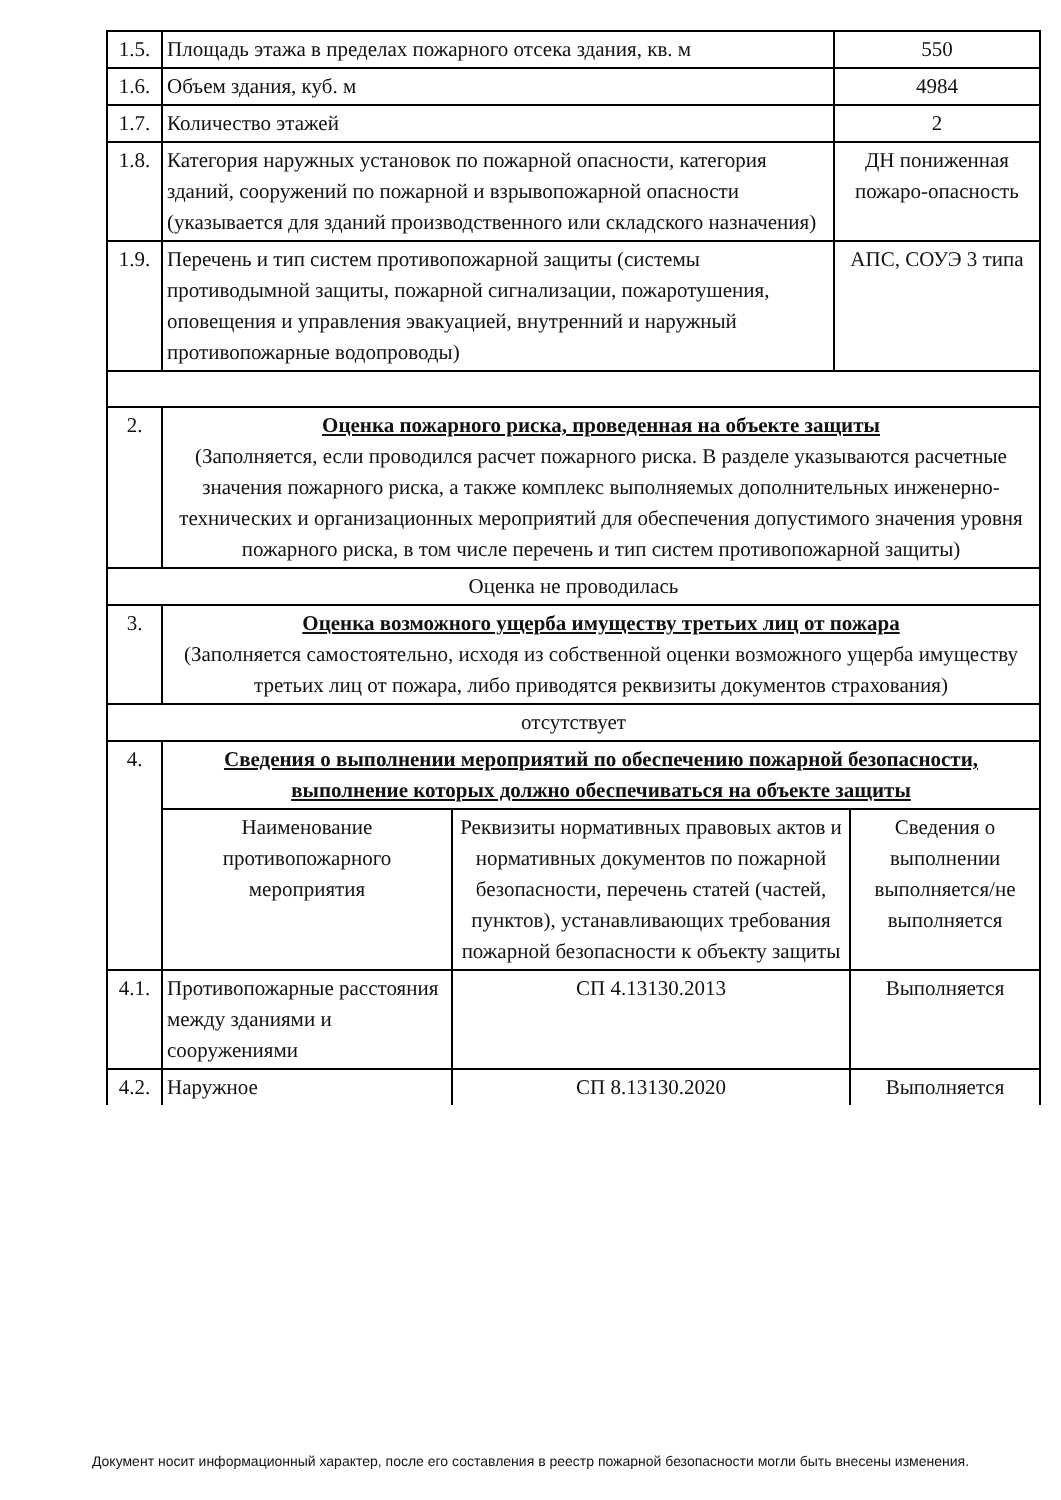| 1.5. | Площадь этажа в пределах пожарного отсека здания, кв. м | | 550 | |
| 1.6. | Объем здания, куб. м | | 4984 | |
| 1.7. | Количество этажей | | 2 | |
| 1.8. | Категория наружных установок по пожарной опасности, категория зданий, сооружений по пожарной и взрывопожарной опасности (указывается для зданий производственного или складского назначения) | | ДН пониженная пожаро-опасность | |
| 1.9. | Перечень и тип систем противопожарной защиты (системы противодымной защиты, пожарной сигнализации, пожаротушения, оповещения и управления эвакуацией, внутренний и наружный противопожарные водопроводы) | | АПС, СОУЭ 3 типа | |
| 2. | Оценка пожарного риска, проведенная на объекте защиты (Заполняется, если проводился расчет пожарного риска. В разделе указываются расчетные значения пожарного риска, а также комплекс выполняемых дополнительных инженерно-технических и организационных мероприятий для обеспечения допустимого значения уровня пожарного риска, в том числе перечень и тип систем противопожарной защиты) | | | |
| Оценка не проводилась | | | | |
| 3. | Оценка возможного ущерба имуществу третьих лиц от пожара (Заполняется самостоятельно, исходя из собственной оценки возможного ущерба имуществу третьих лиц от пожара, либо приводятся реквизиты документов страхования) | | | |
| отсутствует | | | | |
| 4. | Сведения о выполнении мероприятий по обеспечению пожарной безопасности, выполнение которых должно обеспечиваться на объекте защиты | | | |
| | Наименование противопожарного мероприятия | Реквизиты нормативных правовых актов и нормативных документов по пожарной безопасности, перечень статей (частей, пунктов), устанавливающих требования пожарной безопасности к объекту защиты | | Сведения о выполнении выполняется/не выполняется |
| 4.1. | Противопожарные расстояния между зданиями и сооружениями | СП 4.13130.2013 | | Выполняется |
| 4.2. | Наружное | СП 8.13130.2020 | | Выполняется |
Документ носит информационный характер, после его составления в реестр пожарной безопасности могли быть внесены изменения.